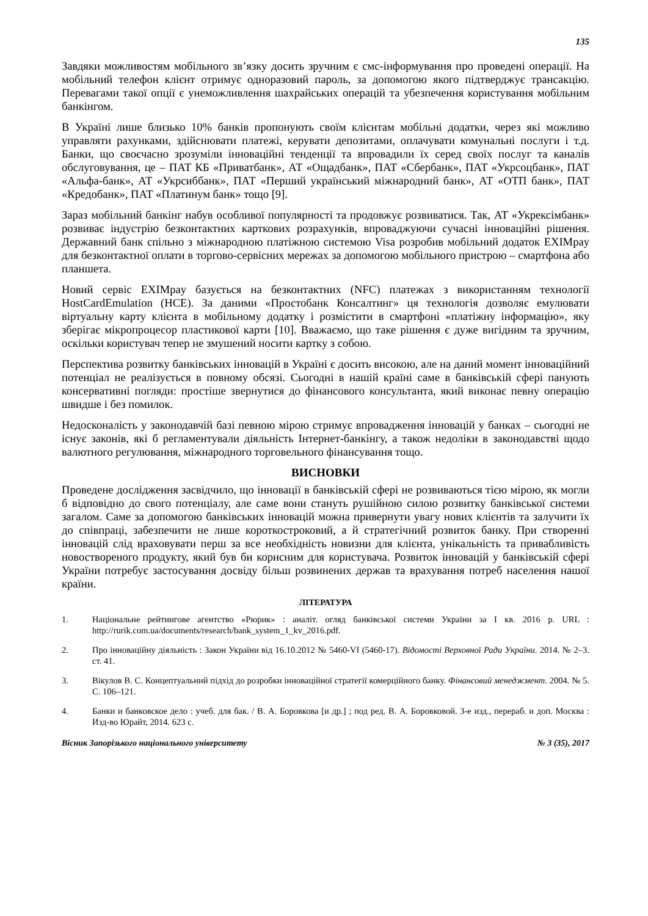135
Завдяки можливостям мобільного зв’язку досить зручним є смс-інформування про проведені операції. На мобільний телефон клієнт отримує одноразовий пароль, за допомогою якого підтверджує трансакцію. Перевагами такої опції є унеможливлення шахрайських операцій та убезпечення користування мобільним банкінгом.
В Україні лише близько 10% банків пропонують своїм клієнтам мобільні додатки, через які можливо управляти рахунками, здійснювати платежі, керувати депозитами, оплачувати комунальні послуги і т.д. Банки, що своєчасно зрозуміли інноваційні тенденції та впровадили їх серед своїх послуг та каналів обслуговування, це – ПАТ КБ «Приватбанк», АТ «Ощадбанк», ПАТ «Сбербанк», ПАТ «Укрсоцбанк», ПАТ «Альфа-банк», АТ «Укрсиббанк», ПАТ «Перший український міжнародний банк», АТ «ОТП банк», ПАТ «Кредобанк», ПАТ «Платинум банк» тощо [9].
Зараз мобільний банкінг набув особливої популярності та продовжує розвиватися. Так, АТ «Укрексімбанк» розвиває індустрію безконтактних карткових розрахунків, впроваджуючи сучасні інноваційні рішення. Державний банк спільно з міжнародною платіжною системою Visa розробив мобільний додаток EXIMpay для безконтактної оплати в торгово-сервісних мережах за допомогою мобільного пристрою – смартфона або планшета.
Новий сервіс EXIMpay базується на безконтактних (NFC) платежах з використанням технології HostCardEmulation (HCE). За даними «Простобанк Консалтинг» ця технологія дозволяє емулювати віртуальну карту клієнта в мобільному додатку і розмістити в смартфоні «платіжну інформацію», яку зберігає мікропроцесор пластикової карти [10]. Вважаємо, що таке рішення є дуже вигідним та зручним, оскільки користувач тепер не змушений носити картку з собою.
Перспектива розвитку банківських інновацій в Україні є досить високою, але на даний момент інноваційний потенціал не реалізується в повному обсязі. Сьогодні в нашій країні саме в банківській сфері панують консервативні погляди: простіше звернутися до фінансового консультанта, який виконає певну операцію швидше і без помилок.
Недосконалість у законодавчій базі певною мірою стримує впровадження інновацій у банках – сьогодні не існує законів, які б регламентували діяльність Інтернет-банкінгу, а також недоліки в законодавстві щодо валютного регулювання, міжнародного торговельного фінансування тощо.
ВИСНОВКИ
Проведене дослідження засвідчило, що інновації в банківській сфері не розвиваються тією мірою, як могли б відповідно до свого потенціалу, але саме вони стануть рушійною силою розвитку банківської системи загалом. Саме за допомогою банківських інновацій можна привернути увагу нових клієнтів та залучити їх до співпраці, забезпечити не лише короткостроковий, а й стратегічний розвиток банку. При створенні інновацій слід враховувати перш за все необхідність новизни для клієнта, унікальність та привабливість новоствореного продукту, який був би корисним для користувача. Розвиток інновацій у банківській сфері України потребує застосування досвіду більш розвинених держав та врахування потреб населення нашої країни.
ЛІТЕРАТУРА
1. Національне рейтингове агентство «Рюрик» : аналіт. огляд банківської системи України за I кв. 2016 р. URL : http://rurik.com.ua/documents/research/bank_system_1_kv_2016.pdf.
2. Про інноваційну діяльність : Закон України від 16.10.2012 № 5460-VI (5460-17). Відомості Верховної Ради України. 2014. № 2–3. ст. 41.
3. Вікулов В. С. Концептуальний підхід до розробки інноваційної стратегії комерційного банку. Фінансовий менеджмент. 2004. № 5. С. 106–121.
4. Банки и банковское дело : учеб. для бак. / В. А. Боровкова [и др.] ; под ред. В. А. Боровковой. 3-е изд., перераб. и доп. Москва : Изд-во Юрайт, 2014. 623 с.
Вісник Запорізького національного університету № 3 (35), 2017